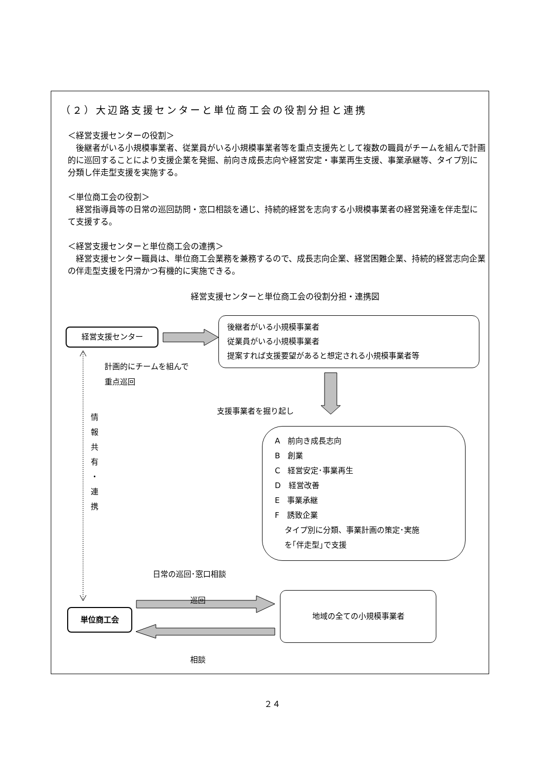（２）大辺路支援センターと単位商工会の役割分担と連携
＜経営支援センターの役割＞
後継者がいる小規模事業者、従業員がいる小規模事業者等を重点支援先として複数の職員がチームを組んで計画的に巡回することにより支援企業を発掘、前向き成長志向や経営安定・事業再生支援、事業承継等、タイプ別に分類し伴走型支援を実施する。
＜単位商工会の役割＞
経営指導員等の日常の巡回訪問・窓口相談を通じ、持続的経営を志向する小規模事業者の経営発達を伴走型にて支援する。
＜経営支援センターと単位商工会の連携＞
経営支援センター職員は、単位商工会業務を兼務するので、成長志向企業、経営困難企業、持続的経営志向企業の伴走型支援を円滑かつ有機的に実施できる。
経営支援センターと単位商工会の役割分担・連携図
経営支援センター
計画的にチームを組んで
重点巡回
後継者がいる小規模事業者
従業員がいる小規模事業者
提案すれば支援要望があると想定される小規模事業者等
情
報
共
有
・
連
携
支援事業者を掘り起し
A　前向き成長志向
B　創業
C　経営安定･事業再生
D　経営改善
E　事業承継
F　誘致企業
タイプ別に分類、事業計画の策定･実施
を｢伴走型｣で支援
日常の巡回･窓口相談
単位商工会
巡回
相談
地域の全ての小規模事業者
２４